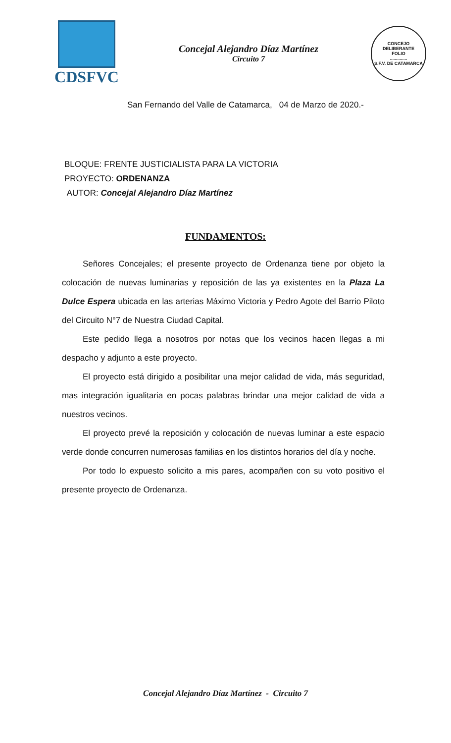CDSFVC
Concejal Alejandro Díaz Martínez
Circuito 7
CONCEJO DELIBERANTE
FOLIO
..............
S.F.V. DE CATAMARCA
San Fernando del Valle de Catamarca, 04 de Marzo de 2020.-
BLOQUE: FRENTE JUSTICIALISTA PARA LA VICTORIA
PROYECTO: ORDENANZA
AUTOR: Concejal Alejandro Díaz Martínez
FUNDAMENTOS:
Señores Concejales; el presente proyecto de Ordenanza tiene por objeto la colocación de nuevas luminarias y reposición de las ya existentes en la Plaza La Dulce Espera ubicada en las arterias Máximo Victoria y Pedro Agote del Barrio Piloto del Circuito N°7 de Nuestra Ciudad Capital.
Este pedido llega a nosotros por notas que los vecinos hacen llegas a mi despacho y adjunto a este proyecto.
El proyecto está dirigido a posibilitar una mejor calidad de vida, más seguridad, mas integración igualitaria en pocas palabras brindar una mejor calidad de vida a nuestros vecinos.
El proyecto prevé la reposición y colocación de nuevas luminar a este espacio verde donde concurren numerosas familias en los distintos horarios del día y noche.
Por todo lo expuesto solicito a mis pares, acompañen con su voto positivo el presente proyecto de Ordenanza.
Concejal Alejandro Díaz Martínez - Circuito 7